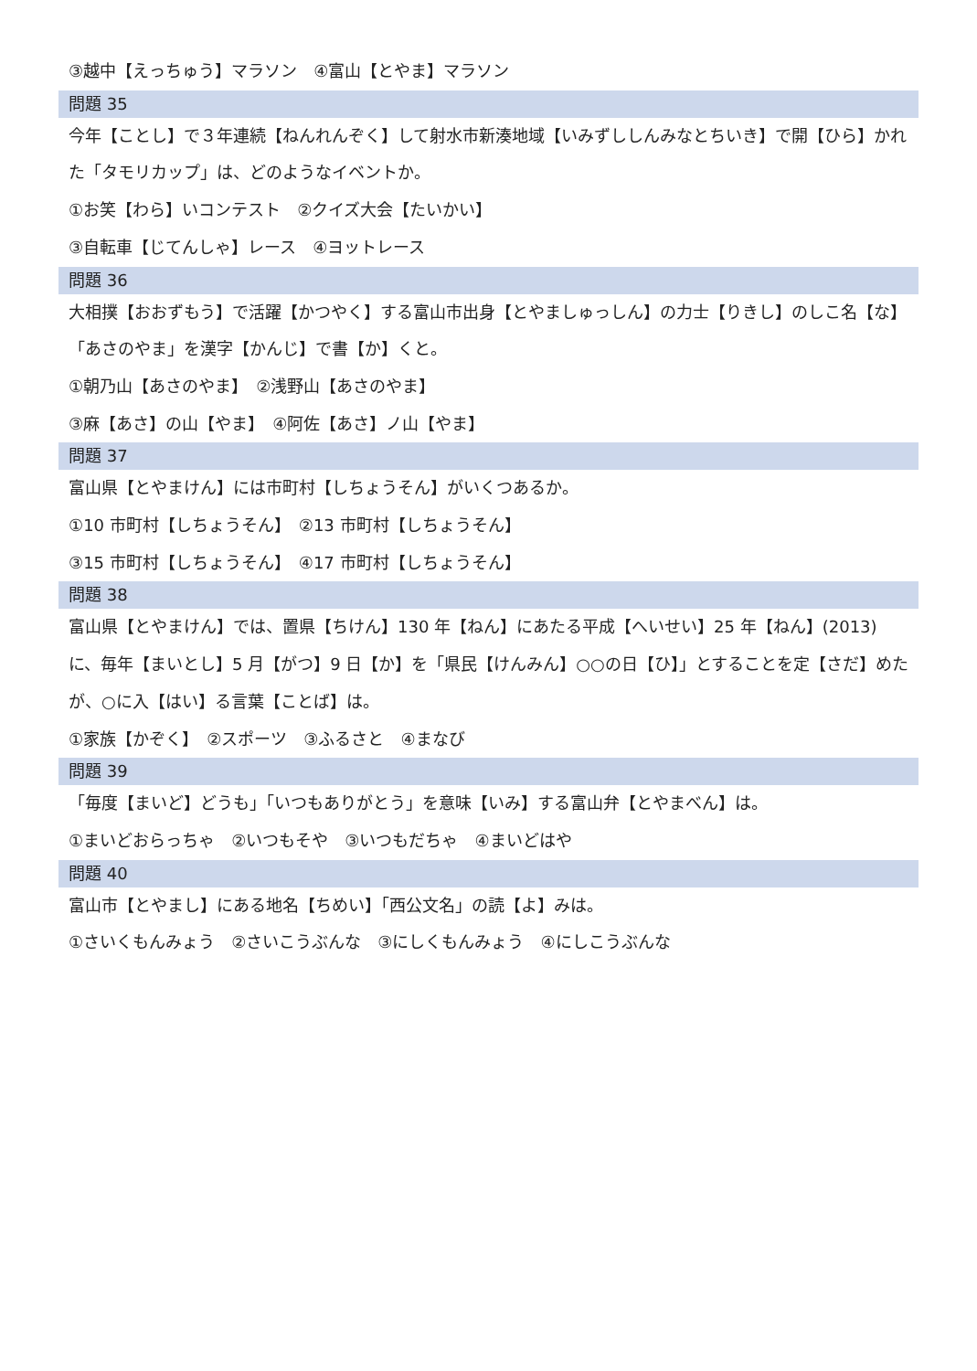③越中【えっちゅう】マラソン　④富山【とやま】マラソン
問題 35
今年【ことし】で３年連続【ねんれんぞく】して射水市新湊地域【いみずししんみなとちいき】で開【ひら】かれた「タモリカップ」は、どのようなイベントか。
①お笑【わら】いコンテスト　②クイズ大会【たいかい】
③自転車【じてんしゃ】レース　④ヨットレース
問題 36
大相撲【おおずもう】で活躍【かつやく】する富山市出身【とやましゅっしん】の力士【りきし】のしこ名【な】「あさのやま」を漢字【かんじ】で書【か】くと。
①朝乃山【あさのやま】　②浅野山【あさのやま】
③麻【あさ】の山【やま】　④阿佐【あさ】ノ山【やま】
問題 37
富山県【とやまけん】には市町村【しちょうそん】がいくつあるか。
①10 市町村【しちょうそん】　②13 市町村【しちょうそん】
③15 市町村【しちょうそん】　④17 市町村【しちょうそん】
問題 38
富山県【とやまけん】では、置県【ちけん】130 年【ねん】にあたる平成【へいせい】25 年【ねん】(2013) に、毎年【まいとし】5 月【がつ】9 日【か】を「県民【けんみん】○○の日【ひ】」とすることを定【さだ】めたが、○に入【はい】る言葉【ことば】は。
①家族【かぞく】　②スポーツ　③ふるさと　④まなび
問題 39
「毎度【まいど】どうも」「いつもありがとう」を意味【いみ】する富山弁【とやまべん】は。
①まいどおらっちゃ　②いつもそや　③いつもだちゃ　④まいどはや
問題 40
富山市【とやまし】にある地名【ちめい】「西公文名」の読【よ】みは。
①さいくもんみょう　②さいこうぶんな　③にしくもんみょう　④にしこうぶんな